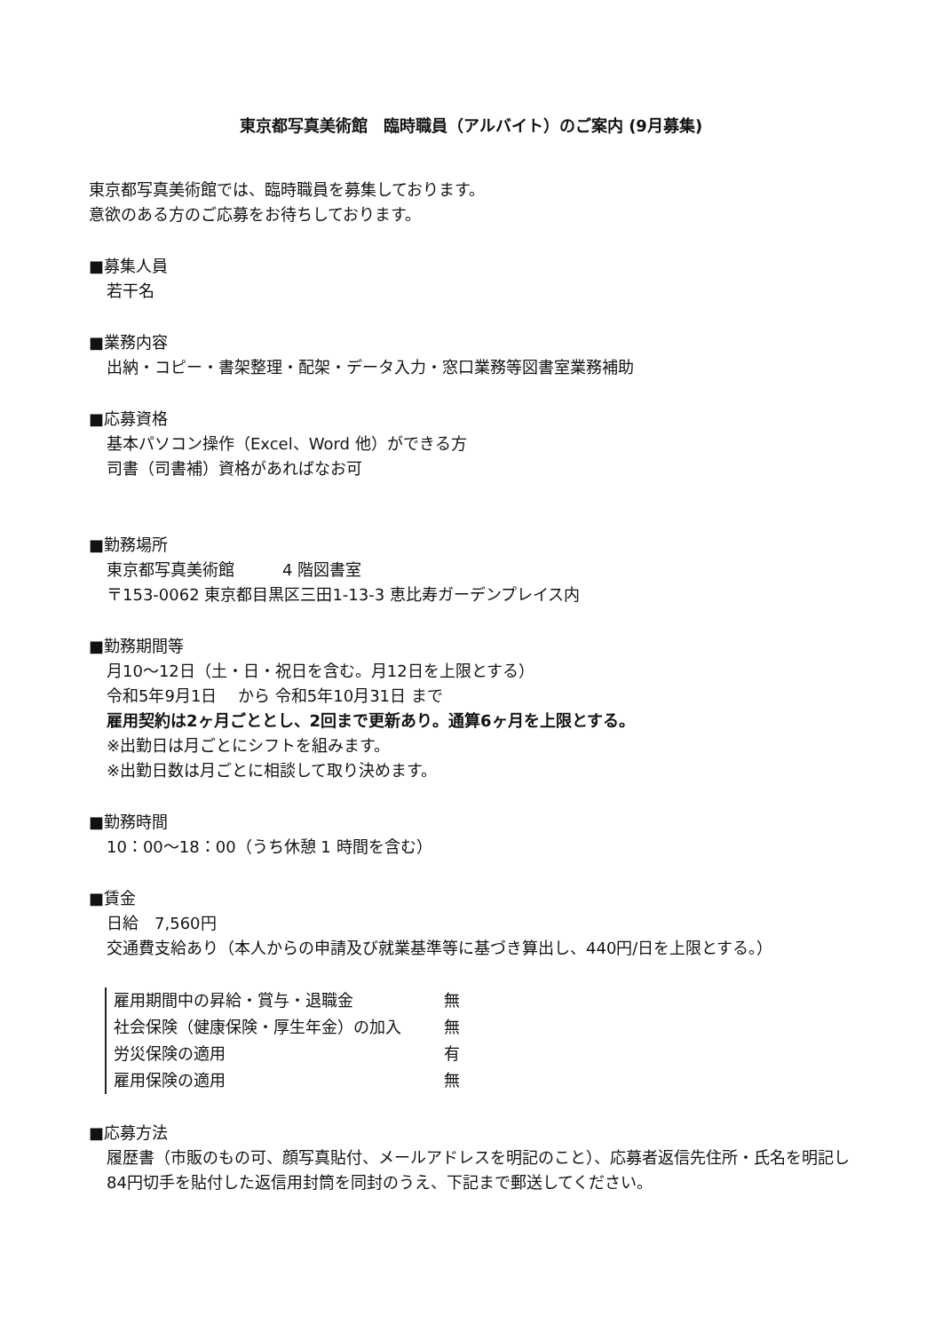東京都写真美術館　臨時職員（アルバイト）のご案内 (9月募集)
東京都写真美術館では、臨時職員を募集しております。
意欲のある方のご応募をお待ちしております。
■募集人員
若干名
■業務内容
出納・コピー・書架整理・配架・データ入力・窓口業務等図書室業務補助
■応募資格
基本パソコン操作（Excel、Word 他）ができる方
司書（司書補）資格があればなお可
■勤務場所
東京都写真美術館　　　4 階図書室
〒153-0062 東京都目黒区三田1-13-3 恵比寿ガーデンプレイス内
■勤務期間等
月10〜12日（土・日・祝日を含む。月12日を上限とする）
令和5年9月1日　 から 令和5年10月31日 まで
雇用契約は2ヶ月ごととし、2回まで更新あり。通算6ヶ月を上限とする。
※出勤日は月ごとにシフトを組みます。
※出勤日数は月ごとに相談して取り決めます。
■勤務時間
10：00〜18：00（うち休憩 1 時間を含む）
■賃金
日給　7,560円
交通費支給あり（本人からの申請及び就業基準等に基づき算出し、440円/日を上限とする。）
| 雇用期間中の昇給・賞与・退職金 | 無 |
| 社会保険（健康保険・厚生年金）の加入 | 無 |
| 労災保険の適用 | 有 |
| 雇用保険の適用 | 無 |
■応募方法
履歴書（市販のもの可、顔写真貼付、メールアドレスを明記のこと）、応募者返信先住所・氏名を明記し84円切手を貼付した返信用封筒を同封のうえ、下記まで郵送してください。